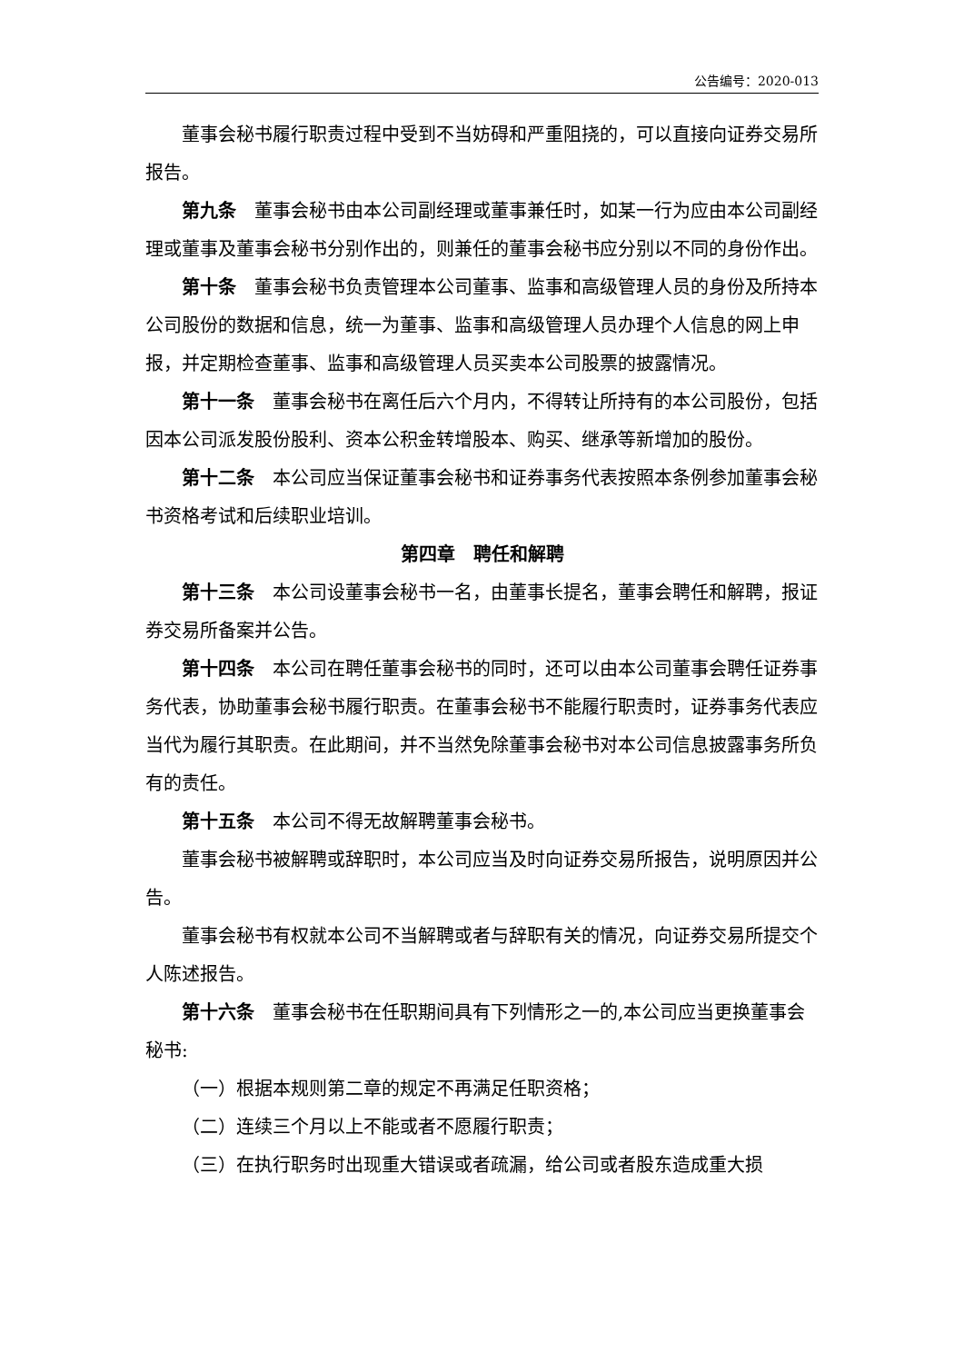公告编号：2020-013
董事会秘书履行职责过程中受到不当妨碍和严重阻挠的，可以直接向证券交易所报告。
第九条　董事会秘书由本公司副经理或董事兼任时，如某一行为应由本公司副经理或董事及董事会秘书分别作出的，则兼任的董事会秘书应分别以不同的身份作出。
第十条　董事会秘书负责管理本公司董事、监事和高级管理人员的身份及所持本公司股份的数据和信息，统一为董事、监事和高级管理人员办理个人信息的网上申报，并定期检查董事、监事和高级管理人员买卖本公司股票的披露情况。
第十一条　董事会秘书在离任后六个月内，不得转让所持有的本公司股份，包括因本公司派发股份股利、资本公积金转增股本、购买、继承等新增加的股份。
第十二条　本公司应当保证董事会秘书和证券事务代表按照本条例参加董事会秘书资格考试和后续职业培训。
第四章　聘任和解聘
第十三条　本公司设董事会秘书一名，由董事长提名，董事会聘任和解聘，报证券交易所备案并公告。
第十四条　本公司在聘任董事会秘书的同时，还可以由本公司董事会聘任证券事务代表，协助董事会秘书履行职责。在董事会秘书不能履行职责时，证券事务代表应当代为履行其职责。在此期间，并不当然免除董事会秘书对本公司信息披露事务所负有的责任。
第十五条　本公司不得无故解聘董事会秘书。
董事会秘书被解聘或辞职时，本公司应当及时向证券交易所报告，说明原因并公告。
董事会秘书有权就本公司不当解聘或者与辞职有关的情况，向证券交易所提交个人陈述报告。
第十六条　董事会秘书在任职期间具有下列情形之一的,本公司应当更换董事会秘书:
（一）根据本规则第二章的规定不再满足任职资格；
（二）连续三个月以上不能或者不愿履行职责；
（三）在执行职务时出现重大错误或者疏漏，给公司或者股东造成重大损